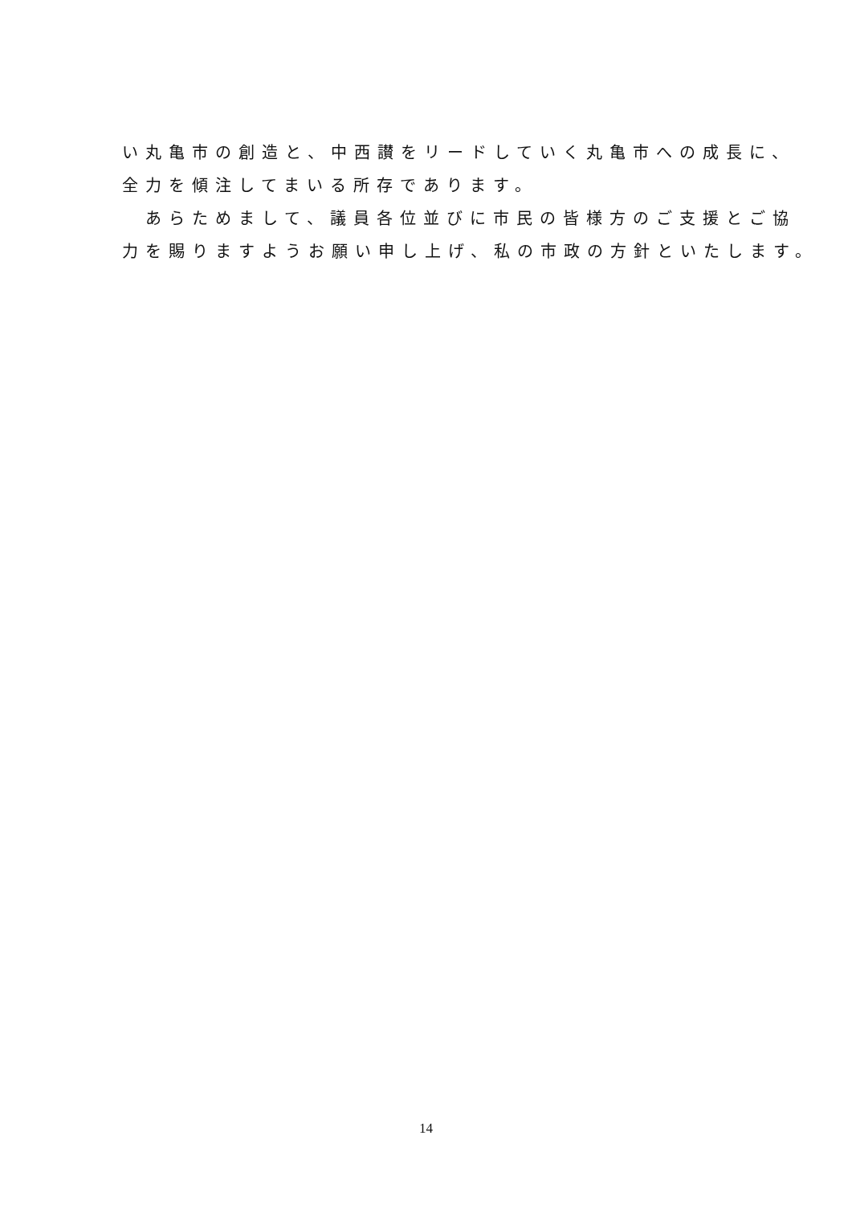い丸亀市の創造と、中西讃をリードしていく丸亀市への成長に、
全力を傾注してまいる所存であります。
　あらためまして、議員各位並びに市民の皆様方のご支援とご協
力を賜りますようお願い申し上げ、私の市政の方針といたします。
14